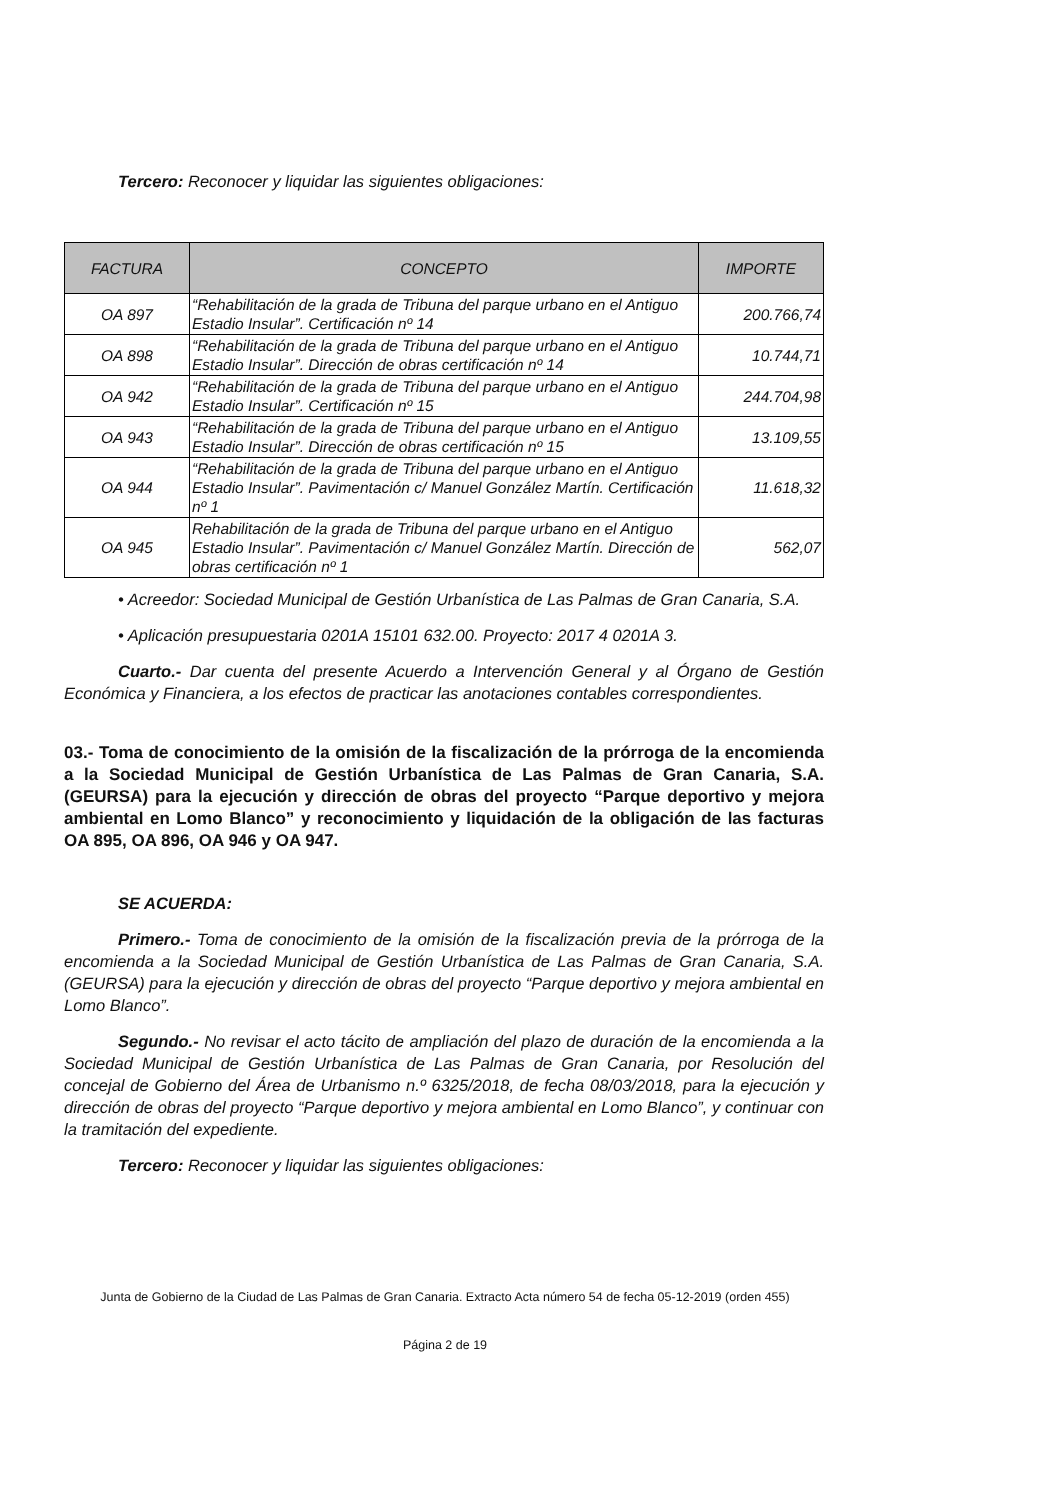Tercero: Reconocer y liquidar las siguientes obligaciones:
| FACTURA | CONCEPTO | IMPORTE |
| --- | --- | --- |
| OA 897 | “Rehabilitación de la grada de Tribuna del parque urbano en el Antiguo Estadio Insular”. Certificación nº 14 | 200.766,74 |
| OA 898 | “Rehabilitación de la grada de Tribuna del parque urbano en el Antiguo Estadio Insular”. Dirección de obras certificación nº 14 | 10.744,71 |
| OA 942 | “Rehabilitación de la grada de Tribuna del parque urbano en el Antiguo Estadio Insular”. Certificación nº 15 | 244.704,98 |
| OA 943 | “Rehabilitación de la grada de Tribuna del parque urbano en el Antiguo Estadio Insular”. Dirección de obras certificación nº 15 | 13.109,55 |
| OA 944 | “Rehabilitación de la grada de Tribuna del parque urbano en el Antiguo Estadio Insular”. Pavimentación c/ Manuel González Martín. Certificación nº 1 | 11.618,32 |
| OA 945 | Rehabilitación de la grada de Tribuna del parque urbano en el Antiguo Estadio Insular”. Pavimentación c/ Manuel González Martín. Dirección de obras certificación nº 1 | 562,07 |
• Acreedor: Sociedad Municipal de Gestión Urbanística de Las Palmas de Gran Canaria, S.A.
• Aplicación presupuestaria 0201A 15101 632.00. Proyecto: 2017 4 0201A 3.
Cuarto.- Dar cuenta del presente Acuerdo a Intervención General y al Órgano de Gestión Económica y Financiera, a los efectos de practicar las anotaciones contables correspondientes.
03.- Toma de conocimiento de la omisión de la fiscalización de la prórroga de la encomienda a la Sociedad Municipal de Gestión Urbanística de Las Palmas de Gran Canaria, S.A. (GEURSA) para la ejecución y dirección de obras del proyecto “Parque deportivo y mejora ambiental en Lomo Blanco” y reconocimiento y liquidación de la obligación de las facturas OA 895, OA 896, OA 946 y OA 947.
SE ACUERDA:
Primero.- Toma de conocimiento de la omisión de la fiscalización previa de la prórroga de la encomienda a la Sociedad Municipal de Gestión Urbanística de Las Palmas de Gran Canaria, S.A. (GEURSA) para la ejecución y dirección de obras del proyecto “Parque deportivo y mejora ambiental en Lomo Blanco”.
Segundo.- No revisar el acto tácito de ampliación del plazo de duración de la encomienda a la Sociedad Municipal de Gestión Urbanística de Las Palmas de Gran Canaria, por Resolución del concejal de Gobierno del Área de Urbanismo n.º 6325/2018, de fecha 08/03/2018, para la ejecución y dirección de obras del proyecto “Parque deportivo y mejora ambiental en Lomo Blanco”, y continuar con la tramitación del expediente.
Tercero: Reconocer y liquidar las siguientes obligaciones:
Junta de Gobierno de la Ciudad de Las Palmas de Gran Canaria. Extracto Acta número 54 de fecha 05-12-2019 (orden 455)
Página 2 de 19